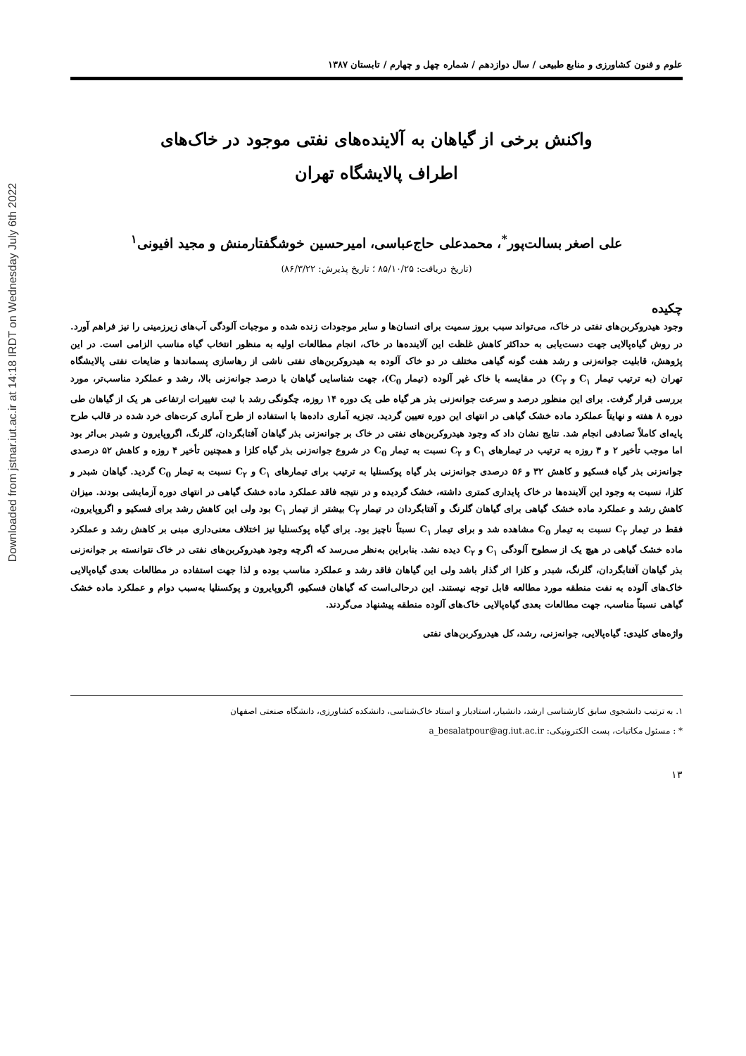Downloaded from jstnar.iut.ac.ir at 14:18 IRDT on Wednesday July 6th 2022
علوم و فنون کشاورزی و منابع طبیعی / سال دوازدهم / شماره چهل و چهارم / تابستان ۱۳۸۷
واکنش برخی از گیاهان به آلاینده‌های نفتی موجود در خاک‌های
اطراف پالایشگاه تهران
علی اصغر بسالت‌پور<sup>*</sup>، محمدعلی حاج‌عباسی، امیرحسین خوشگفتارمنش و مجید افیونی<sup>۱</sup>
(تاریخ دریافت: ۸۵/۱۰/۲۵ ؛ تاریخ پذیرش: ۸۶/۳/۲۲)
چکیده
وجود هیدروکربن‌های نفتی در خاک، می‌تواند سبب بروز سمیت برای انسان‌ها و سایر موجودات زنده شده و موجبات آلودگی آب‌های زیرزمینی را نیز فراهم آورد. در روش گیاه‌پالایی جهت دست‌یابی به حداکثر کاهش غلظت این آلاینده‌ها در خاک، انجام مطالعات اولیه به منظور انتخاب گیاه مناسب الزامی است. در این پژوهش، قابلیت جوانه‌زنی و رشد هفت گونه گیاهی مختلف در دو خاک آلوده به هیدروکربن‌های نفتی ناشی از رهاسازی پسماندها و ضایعات نفتی پالایشگاه تهران (به ترتیب تیمار C<sub>۱</sub> و C<sub>۲</sub>) در مقایسه با خاک غیر آلوده (تیمار C<sub>0</sub>)، جهت شناسایی گیاهان با درصد جوانه‌زنی بالا، رشد و عملکرد مناسب‌تر، مورد بررسی قرار گرفت. برای این منظور درصد و سرعت جوانه‌زنی بذر هر گیاه طی یک دوره ۱۴ روزه، چگونگی رشد با ثبت تغییرات ارتفاعی هر یک از گیاهان طی دوره ۸ هفته و نهایتاً عملکرد ماده خشک گیاهی در انتهای این دوره تعیین گردید. تجزیه آماری داده‌ها با استفاده از طرح آماری کرت‌های خرد شده در قالب طرح پایه‌ای کاملاً تصادفی انجام شد. نتایج نشان داد که وجود هیدروکربن‌های نفتی در خاک بر جوانه‌زنی بذر گیاهان آفتابگردان، گلرنگ، اگروپایرون و شبدر بی‌اثر بود اما موجب تأخیر ۲ و ۳ روزه به ترتیب در تیمارهای C<sub>۱</sub> و C<sub>۲</sub> نسبت به تیمار C<sub>0</sub> در شروع جوانه‌زنی بذر گیاه کلزا و همچنین تأخیر ۴ روزه و کاهش ۵۲ درصدی جوانه‌زنی بذر گیاه فسکیو و کاهش ۳۲ و ۵۶ درصدی جوانه‌زنی بذر گیاه پوکسنلیا به ترتیب برای تیمارهای C<sub>۱</sub> و C<sub>۲</sub> نسبت به تیمار C<sub>0</sub> گردید. گیاهان شبدر و کلزا، نسبت به وجود این آلاینده‌ها در خاک پایداری کمتری داشته، خشک گردیده و در نتیجه فاقد عملکرد ماده خشک گیاهی در انتهای دوره آزمایشی بودند. میزان کاهش رشد و عملکرد ماده خشک گیاهی برای گیاهان گلرنگ و آفتابگردان در تیمار C<sub>۲</sub> بیشتر از تیمار C<sub>۱</sub> بود ولی این کاهش رشد برای فسکیو و اگروپایرون، فقط در تیمار C<sub>۲</sub> نسبت به تیمار C<sub>0</sub> مشاهده شد و برای تیمار C<sub>۱</sub> نسبتاً ناچیز بود. برای گیاه پوکسنلیا نیز اختلاف معنی‌داری مبنی بر کاهش رشد و عملکرد ماده خشک گیاهی در هیچ یک از سطوح آلودگی C<sub>۱</sub> و C<sub>۲</sub> دیده نشد. بنابراین به‌نظر می‌رسد که اگرچه وجود هیدروکربن‌های نفتی در خاک نتوانسته بر جوانه‌زنی بذر گیاهان آفتابگردان، گلرنگ، شبدر و کلزا اثر گذار باشد ولی این گیاهان فاقد رشد و عملکرد مناسب بوده و لذا جهت استفاده در مطالعات بعدی گیاه‌پالایی خاک‌های آلوده به نفت منطقه مورد مطالعه قابل توجه نیستند. این درحالی‌است که گیاهان فسکیو، اگروپایرون و پوکسنلیا به‌سبب دوام و عملکرد ماده خشک گیاهی نسبتاً مناسب، جهت مطالعات بعدی گیاه‌پالایی خاک‌های آلوده منطقه پیشنهاد می‌گردند.
واژه‌های کلیدی: گیاه‌پالایی، جوانه‌زنی، رشد، کل هیدروکربن‌های نفتی
۱. به ترتیب دانشجوی سابق کارشناسی ارشد، دانشیار، استادیار و استاد خاک‌شناسی، دانشکده کشاورزی، دانشگاه صنعتی اصفهان
* : مسئول مکاتبات، پست الکترونیکی: a_besalatpour@ag.iut.ac.ir
۱۳